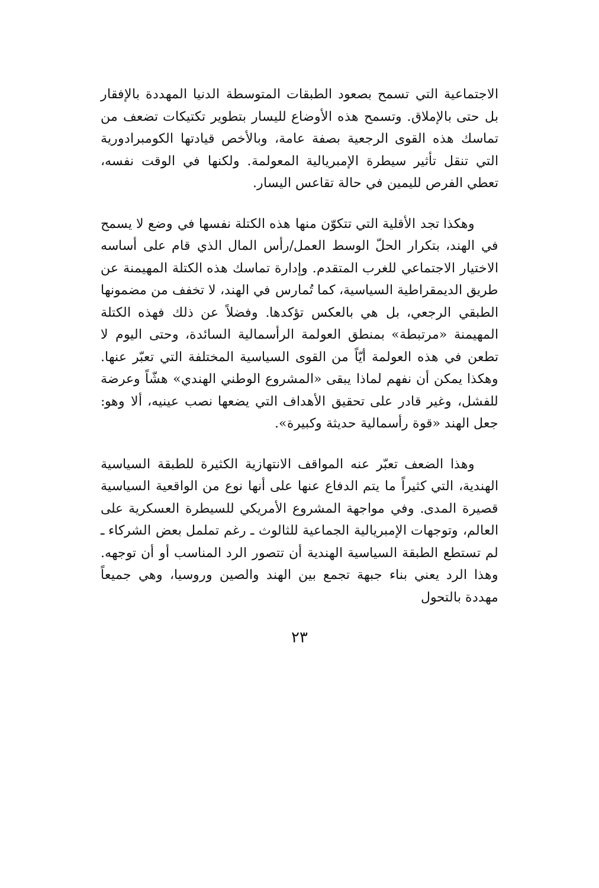الاجتماعية التي تسمح بصعود الطبقات المتوسطة الدنيا المهددة بالإفقار بل حتى بالإملاق. وتسمح هذه الأوضاع لليسار بتطوير تكتيكات تضعف من تماسك هذه القوى الرجعية بصفة عامة، وبالأخص قيادتها الكومبرادورية التي تنقل تأثير سيطرة الإمبريالية المعولمة. ولكنها في الوقت نفسه، تعطي الفرص لليمين في حالة تقاعس اليسار.
وهكذا تجد الأقلية التي تتكوّن منها هذه الكتلة نفسها في وضع لا يسمح في الهند، بتكرار الحلّ الوسط العمل/رأس المال الذي قام على أساسه الاختيار الاجتماعي للغرب المتقدم. وإدارة تماسك هذه الكتلة المهيمنة عن طريق الديمقراطية السياسية، كما تُمارس في الهند، لا تخفف من مضمونها الطبقي الرجعي، بل هي بالعكس تؤكدها. وفضلاً عن ذلك فهذه الكتلة المهيمنة «مرتبطة» بمنطق العولمة الرأسمالية السائدة، وحتى اليوم لا تطعن في هذه العولمة أيّاً من القوى السياسية المختلفة التي تعبّر عنها. وهكذا يمكن أن نفهم لماذا يبقى «المشروع الوطني الهندي» هشّاً وعرضة للفشل، وغير قادر على تحقيق الأهداف التي يضعها نصب عينيه، ألا وهو: جعل الهند «قوة رأسمالية حديثة وكبيرة».
وهذا الضعف تعبّر عنه المواقف الانتهازية الكثيرة للطبقة السياسية الهندية، التي كثيراً ما يتم الدفاع عنها على أنها نوع من الواقعية السياسية قصيرة المدى. وفي مواجهة المشروع الأمريكي للسيطرة العسكرية على العالم، وتوجهات الإمبريالية الجماعية للثالوث ـ رغم تململ بعض الشركاء ـ لم تستطع الطبقة السياسية الهندية أن تتصور الرد المناسب أو أن توجهه. وهذا الرد يعني بناء جبهة تجمع بين الهند والصين وروسيا، وهي جميعاً مهددة بالتحول
٢٣